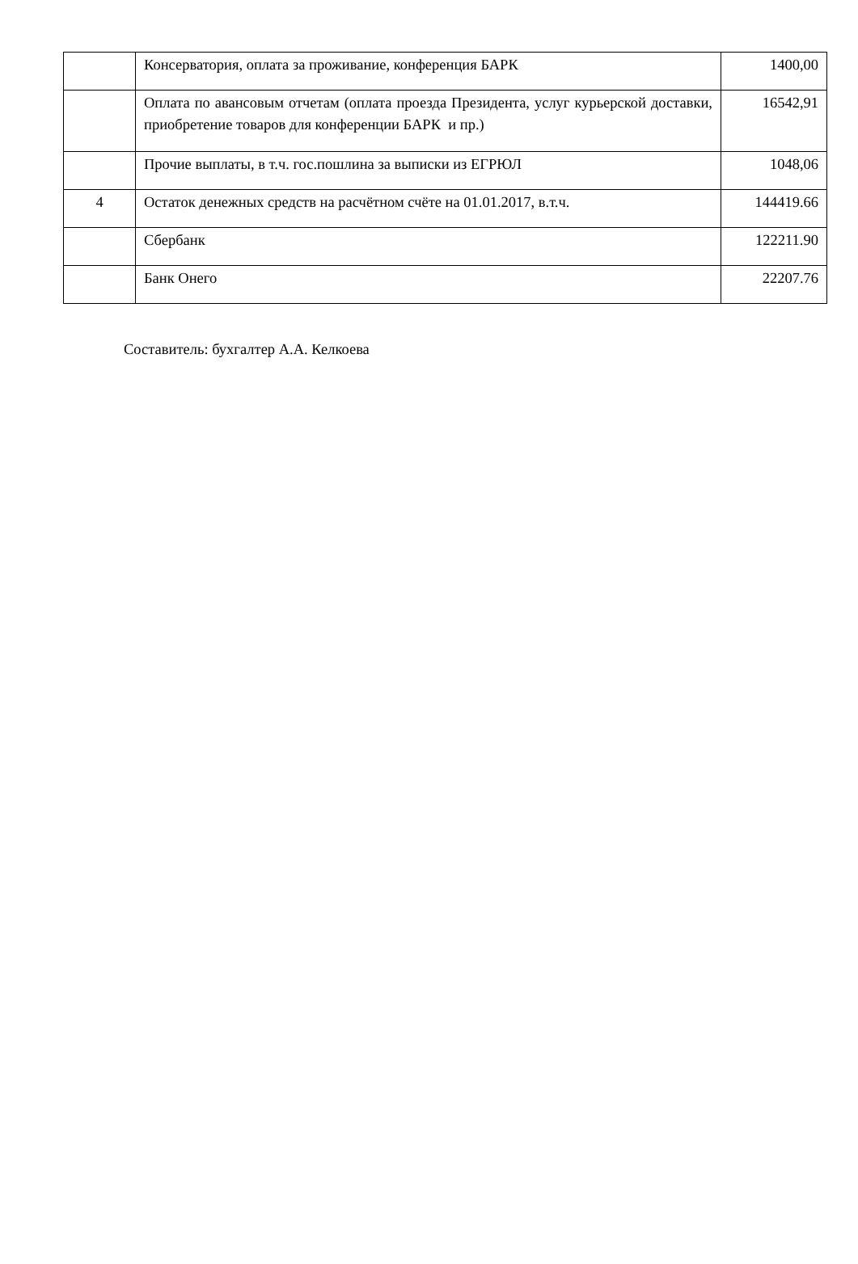| | Консерватория, оплата за проживание, конференция БАРК | 1400,00 |
| | Оплата по авансовым отчетам (оплата проезда Президента, услуг курьерской доставки, приобретение товаров для конференции БАРК и пр.) | 16542,91 |
| | Прочие выплаты, в т.ч. гос.пошлина за выписки из ЕГРЮЛ | 1048,06 |
| 4 | Остаток денежных средств на расчётном счёте на 01.01.2017, в.т.ч. | 144419.66 |
| | Сбербанк | 122211.90 |
| | Банк Онего | 22207.76 |
Составитель: бухгалтер А.А. Келкоева